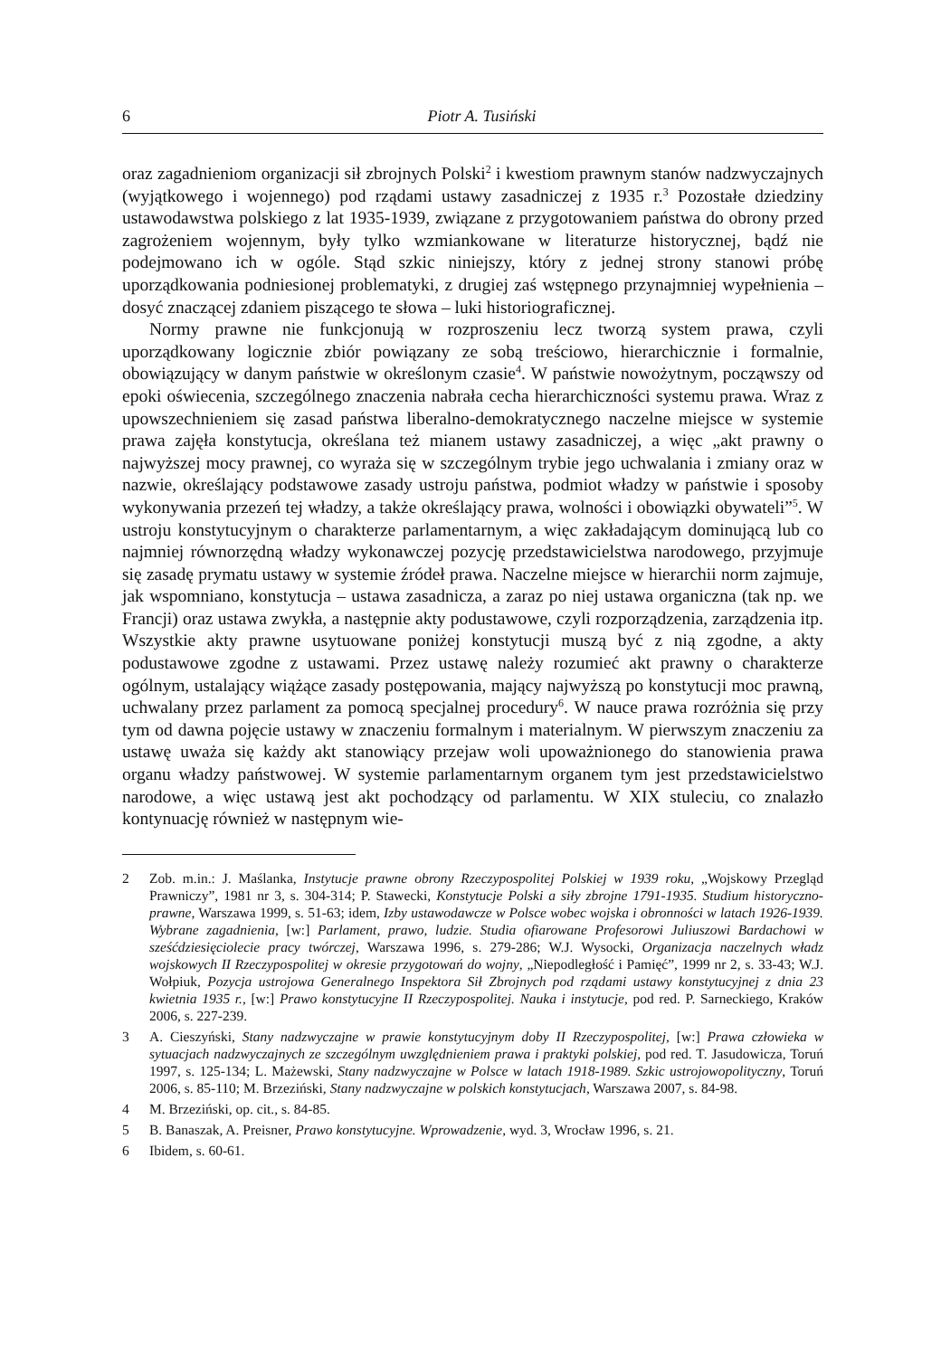6 Piotr A. Tusiński
oraz zagadnieniom organizacji sił zbrojnych Polski<sup>2</sup> i kwestiom prawnym stanów nadzwyczajnych (wyjątkowego i wojennego) pod rządami ustawy zasadniczej z 1935 r.<sup>3</sup> Pozostałe dziedziny ustawodawstwa polskiego z lat 1935-1939, związane z przygotowaniem państwa do obrony przed zagrożeniem wojennym, były tylko wzmiankowane w literaturze historycznej, bądź nie podejmowano ich w ogóle. Stąd szkic niniejszy, który z jednej strony stanowi próbę uporządkowania podniesionej problematyki, z drugiej zaś wstępnego przynajmniej wypełnienia – dosyć znaczącej zdaniem piszącego te słowa – luki historiograficznej.
Normy prawne nie funkcjonują w rozproszeniu lecz tworzą system prawa, czyli uporządkowany logicznie zbiór powiązany ze sobą treściowo, hierarchicznie i formalnie, obowiązujący w danym państwie w określonym czasie<sup>4</sup>. W państwie nowożytnym, począwszy od epoki oświecenia, szczególnego znaczenia nabrała cecha hierarchiczności systemu prawa. Wraz z upowszechnieniem się zasad państwa liberalno-demokratycznego naczelne miejsce w systemie prawa zajęła konstytucja, określana też mianem ustawy zasadniczej, a więc „akt prawny o najwyższej mocy prawnej, co wyraża się w szczególnym trybie jego uchwalania i zmiany oraz w nazwie, określający podstawowe zasady ustroju państwa, podmiot władzy w państwie i sposoby wykonywania przezeń tej władzy, a także określający prawa, wolności i obowiązki obywateli”<sup>5</sup>. W ustroju konstytucyjnym o charakterze parlamentarnym, a więc zakładającym dominującą lub co najmniej równorzędną władzy wykonawczej pozycję przedstawicielstwa narodowego, przyjmuje się zasadę prymatu ustawy w systemie źródeł prawa. Naczelne miejsce w hierarchii norm zajmuje, jak wspomniano, konstytucja – ustawa zasadnicza, a zaraz po niej ustawa organiczna (tak np. we Francji) oraz ustawa zwykła, a następnie akty podustawowe, czyli rozporządzenia, zarządzenia itp. Wszystkie akty prawne usytuowane poniżej konstytucji muszą być z nią zgodne, a akty podustawowe zgodne z ustawami. Przez ustawę należy rozumieć akt prawny o charakterze ogólnym, ustalający wiążące zasady postępowania, mający najwyższą po konstytucji moc prawną, uchwalany przez parlament za pomocą specjalnej procedury<sup>6</sup>. W nauce prawa rozróżnia się przy tym od dawna pojęcie ustawy w znaczeniu formalnym i materialnym. W pierwszym znaczeniu za ustawę uważa się każdy akt stanowiący przejaw woli upoważnionego do stanowienia prawa organu władzy państwowej. W systemie parlamentarnym organem tym jest przedstawicielstwo narodowe, a więc ustawą jest akt pochodzący od parlamentu. W XIX stuleciu, co znalazło kontynuację również w następnym wie-
2 Zob. m.in.: J. Maślanka, Instytucje prawne obrony Rzeczypospolitej Polskiej w 1939 roku, „Wojskowy Przegląd Prawniczy”, 1981 nr 3, s. 304-314; P. Stawecki, Konstytucje Polski a siły zbrojne 1791-1935. Studium historyczno-prawne, Warszawa 1999, s. 51-63; idem, Izby ustawodawcze w Polsce wobec wojska i obronności w latach 1926-1939. Wybrane zagadnienia, [w:] Parlament, prawo, ludzie. Studia ofiarowane Profesorowi Juliuszowi Bardachowi w sześćdziesięciolecie pracy twórczej, Warszawa 1996, s. 279-286; W.J. Wysocki, Organizacja naczelnych władz wojskowych II Rzeczypospolitej w okresie przygotowań do wojny, „Niepodległość i Pamięć”, 1999 nr 2, s. 33-43; W.J. Wołpiuk, Pozycja ustrojowa Generalnego Inspektora Sił Zbrojnych pod rządami ustawy konstytucyjnej z dnia 23 kwietnia 1935 r., [w:] Prawo konstytucyjne II Rzeczypospolitej. Nauka i instytucje, pod red. P. Sarneckiego, Kraków 2006, s. 227-239.
3 A. Cieszyński, Stany nadzwyczajne w prawie konstytucyjnym doby II Rzeczypospolitej, [w:] Prawa człowieka w sytuacjach nadzwyczajnych ze szczególnym uwzględnieniem prawa i praktyki polskiej, pod red. T. Jasudowicza, Toruń 1997, s. 125-134; L. Mażewski, Stany nadzwyczajne w Polsce w latach 1918-1989. Szkic ustrojowopolityczny, Toruń 2006, s. 85-110; M. Brzeziński, Stany nadzwyczajne w polskich konstytucjach, Warszawa 2007, s. 84-98.
4 M. Brzeziński, op. cit., s. 84-85.
5 B. Banaszak, A. Preisner, Prawo konstytucyjne. Wprowadzenie, wyd. 3, Wrocław 1996, s. 21.
6 Ibidem, s. 60-61.